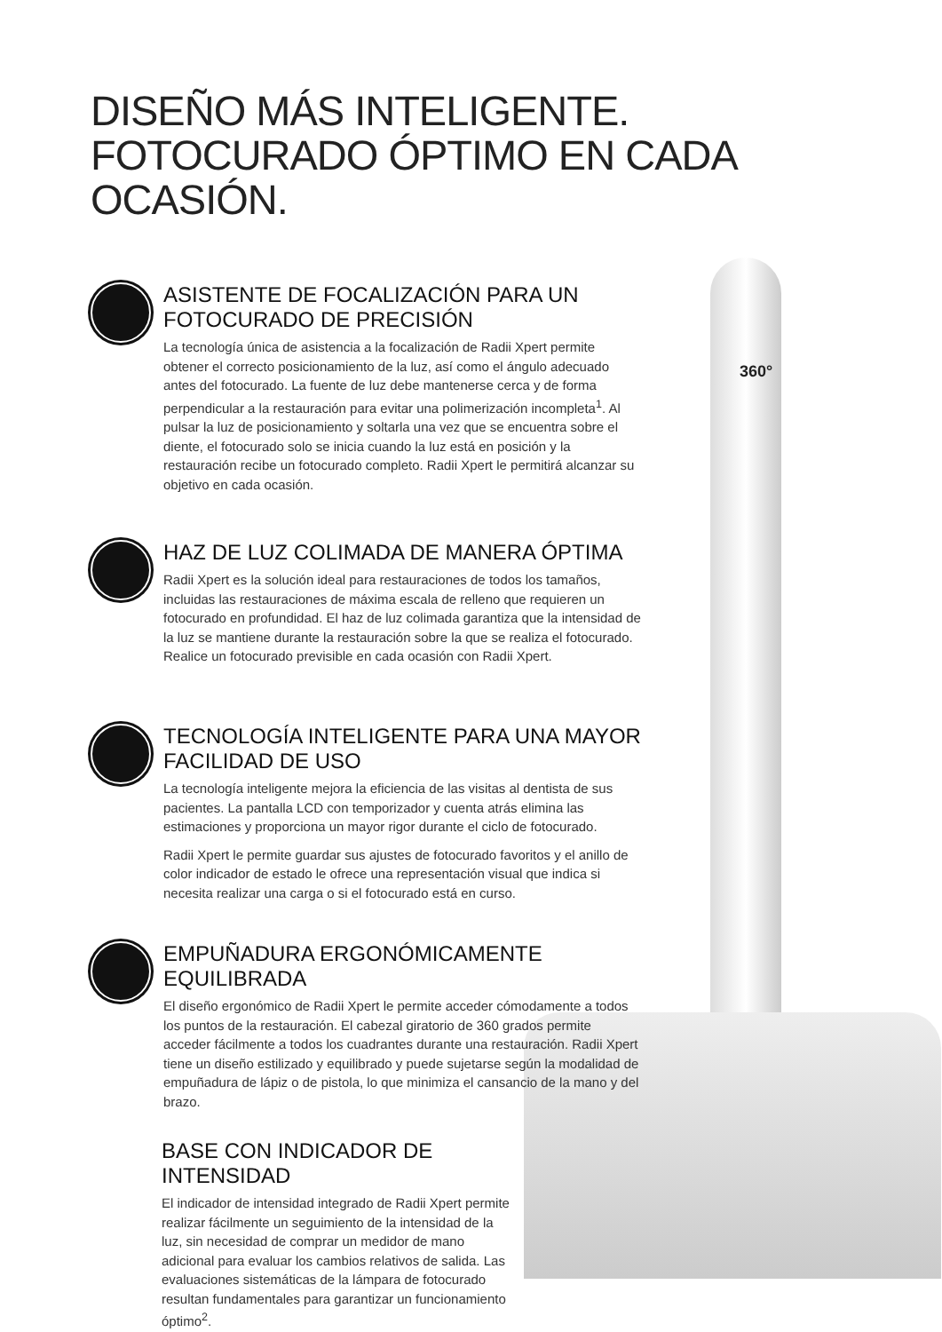DISEÑO MÁS INTELIGENTE.
FOTOCURADO ÓPTIMO EN CADA OCASIÓN.
360°
ASISTENTE DE FOCALIZACIÓN PARA UN FOTOCURADO DE PRECISIÓN
La tecnología única de asistencia a la focalización de Radii Xpert permite obtener el correcto posicionamiento de la luz, así como el ángulo adecuado antes del fotocurado. La fuente de luz debe mantenerse cerca y de forma perpendicular a la restauración para evitar una polimerización incompleta<sup>1</sup>. Al pulsar la luz de posicionamiento y soltarla una vez que se encuentra sobre el diente, el fotocurado solo se inicia cuando la luz está en posición y la restauración recibe un fotocurado completo. Radii Xpert le permitirá alcanzar su objetivo en cada ocasión.
HAZ DE LUZ COLIMADA DE MANERA ÓPTIMA
Radii Xpert es la solución ideal para restauraciones de todos los tamaños, incluidas las restauraciones de máxima escala de relleno que requieren un fotocurado en profundidad. El haz de luz colimada garantiza que la intensidad de la luz se mantiene durante la restauración sobre la que se realiza el fotocurado. Realice un fotocurado previsible en cada ocasión con Radii Xpert.
TECNOLOGÍA INTELIGENTE PARA UNA MAYOR FACILIDAD DE USO
La tecnología inteligente mejora la eficiencia de las visitas al dentista de sus pacientes. La pantalla LCD con temporizador y cuenta atrás elimina las estimaciones y proporciona un mayor rigor durante el ciclo de fotocurado.
Radii Xpert le permite guardar sus ajustes de fotocurado favoritos y el anillo de color indicador de estado le ofrece una representación visual que indica si necesita realizar una carga o si el fotocurado está en curso.
EMPUÑADURA ERGONÓMICAMENTE EQUILIBRADA
El diseño ergonómico de Radii Xpert le permite acceder cómodamente a todos los puntos de la restauración. El cabezal giratorio de 360 grados permite acceder fácilmente a todos los cuadrantes durante una restauración. Radii Xpert tiene un diseño estilizado y equilibrado y puede sujetarse según la modalidad de empuñadura de lápiz o de pistola, lo que minimiza el cansancio de la mano y del brazo.
BASE CON INDICADOR DE INTENSIDAD
El indicador de intensidad integrado de Radii Xpert permite realizar fácilmente un seguimiento de la intensidad de la luz, sin necesidad de comprar un medidor de mano adicional para evaluar los cambios relativos de salida. Las evaluaciones sistemáticas de la lámpara de fotocurado resultan fundamentales para garantizar un funcionamiento óptimo<sup>2</sup>.